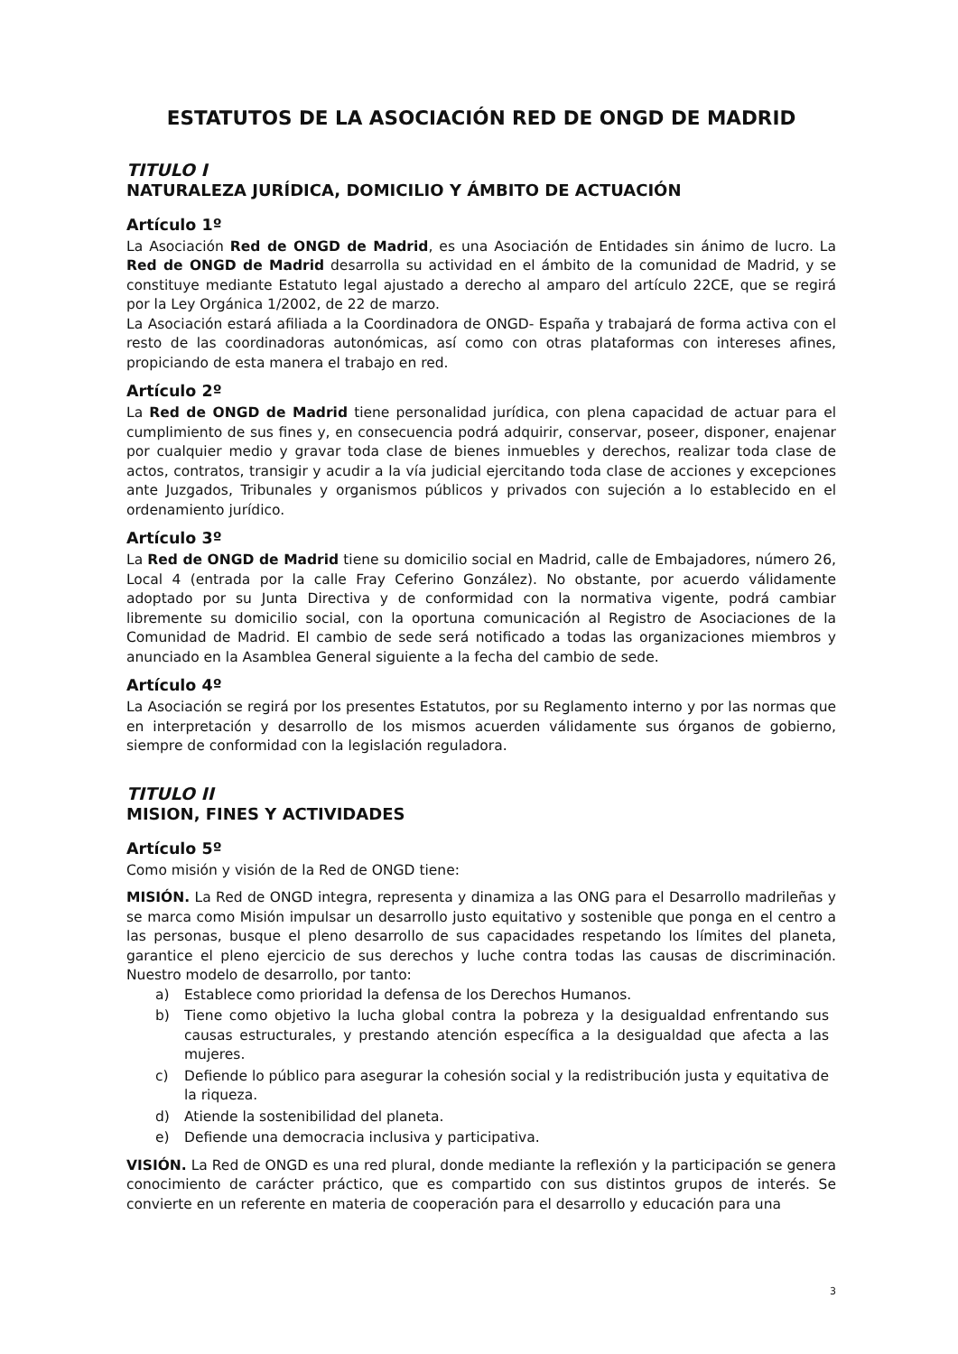ESTATUTOS DE LA ASOCIACIÓN RED DE ONGD DE MADRID
TITULO I
NATURALEZA JURÍDICA, DOMICILIO Y ÁMBITO DE ACTUACIÓN
Artículo 1º
La Asociación Red de ONGD de Madrid, es una Asociación de Entidades sin ánimo de lucro. La Red de ONGD de Madrid desarrolla su actividad en el ámbito de la comunidad de Madrid, y se constituye mediante Estatuto legal ajustado a derecho al amparo del artículo 22CE, que se regirá por la Ley Orgánica 1/2002, de 22 de marzo.
La Asociación estará afiliada a la Coordinadora de ONGD- España y trabajará de forma activa con el resto de las coordinadoras autonómicas, así como con otras plataformas con intereses afines, propiciando de esta manera el trabajo en red.
Artículo 2º
La Red de ONGD de Madrid tiene personalidad jurídica, con plena capacidad de actuar para el cumplimiento de sus fines y, en consecuencia podrá adquirir, conservar, poseer, disponer, enajenar por cualquier medio y gravar toda clase de bienes inmuebles y derechos, realizar toda clase de actos, contratos, transigir y acudir a la vía judicial ejercitando toda clase de acciones y excepciones ante Juzgados, Tribunales y organismos públicos y privados con sujeción a lo establecido en el ordenamiento jurídico.
Artículo 3º
La Red de ONGD de Madrid tiene su domicilio social en Madrid, calle de Embajadores, número 26, Local 4 (entrada por la calle Fray Ceferino González). No obstante, por acuerdo válidamente adoptado por su Junta Directiva y de conformidad con la normativa vigente, podrá cambiar libremente su domicilio social, con la oportuna comunicación al Registro de Asociaciones de la Comunidad de Madrid. El cambio de sede será notificado a todas las organizaciones miembros y anunciado en la Asamblea General siguiente a la fecha del cambio de sede.
Artículo 4º
La Asociación se regirá por los presentes Estatutos, por su Reglamento interno y por las normas que en interpretación y desarrollo de los mismos acuerden válidamente sus órganos de gobierno, siempre de conformidad con la legislación reguladora.
TITULO II
MISION, FINES Y ACTIVIDADES
Artículo 5º
Como misión y visión de la Red de ONGD tiene:
MISIÓN. La Red de ONGD integra, representa y dinamiza a las ONG para el Desarrollo madrileñas y se marca como Misión impulsar un desarrollo justo equitativo y sostenible que ponga en el centro a las personas, busque el pleno desarrollo de sus capacidades respetando los límites del planeta, garantice el pleno ejercicio de sus derechos y luche contra todas las causas de discriminación. Nuestro modelo de desarrollo, por tanto:
a) Establece como prioridad la defensa de los Derechos Humanos.
b) Tiene como objetivo la lucha global contra la pobreza y la desigualdad enfrentando sus causas estructurales, y prestando atención específica a la desigualdad que afecta a las mujeres.
c) Defiende lo público para asegurar la cohesión social y la redistribución justa y equitativa de la riqueza.
d) Atiende la sostenibilidad del planeta.
e) Defiende una democracia inclusiva y participativa.
VISIÓN. La Red de ONGD es una red plural, donde mediante la reflexión y la participación se genera conocimiento de carácter práctico, que es compartido con sus distintos grupos de interés. Se convierte en un referente en materia de cooperación para el desarrollo y educación para una
3